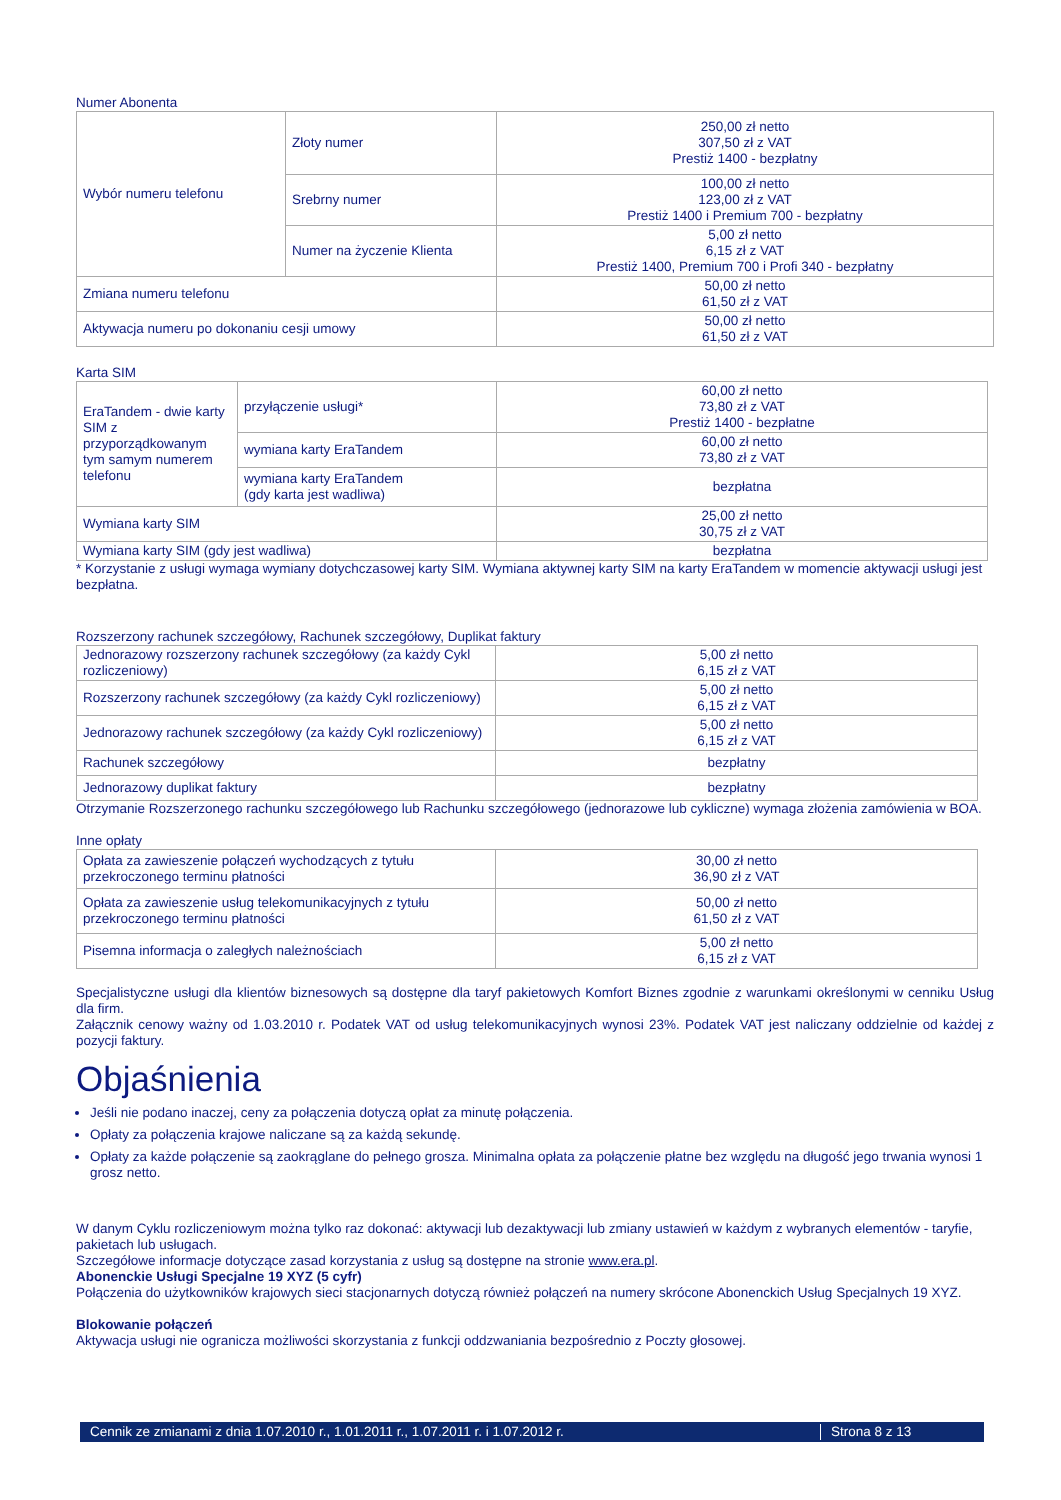Numer Abonenta
| Wybór numeru telefonu | Złoty numer | 250,00 zł netto 307,50 zł z VAT Prestiż 1400 - bezpłatny |
| | Srebrny numer | 100,00 zł netto 123,00 zł z VAT Prestiż 1400 i Premium 700 - bezpłatny |
| | Numer na życzenie Klienta | 5,00 zł netto 6,15 zł z VAT Prestiż 1400, Premium 700 i Profi 340 - bezpłatny |
| Zmiana numeru telefonu | | 50,00 zł netto 61,50 zł z VAT |
| Aktywacja numeru po dokonaniu cesji umowy | | 50,00 zł netto 61,50 zł z VAT |
Karta SIM
| EraTandem - dwie karty SIM z przyporządkowanym tym samym numerem telefonu | przyłączenie usługi* | 60,00 zł netto 73,80 zł z VAT Prestiż 1400 - bezpłatne |
| | wymiana karty EraTandem | 60,00 zł netto 73,80 zł z VAT |
| | wymiana karty EraTandem (gdy karta jest wadliwa) | bezpłatna |
| Wymiana karty SIM | | 25,00 zł netto 30,75 zł z VAT |
| Wymiana karty SIM (gdy jest wadliwa) | | bezpłatna |
* Korzystanie z usługi wymaga wymiany dotychczasowej karty SIM. Wymiana aktywnej karty SIM na karty EraTandem w momencie aktywacji usługi jest bezpłatna.
Rozszerzony rachunek szczegółowy, Rachunek szczegółowy, Duplikat faktury
| Jednorazowy rozszerzony rachunek szczegółowy (za każdy Cykl rozliczeniowy) | 5,00 zł netto 6,15 zł z VAT |
| Rozszerzony rachunek szczegółowy (za każdy Cykl rozliczeniowy) | 5,00 zł netto 6,15 zł z VAT |
| Jednorazowy rachunek szczegółowy (za każdy Cykl rozliczeniowy) | 5,00 zł netto 6,15 zł z VAT |
| Rachunek szczegółowy | bezpłatny |
| Jednorazowy duplikat faktury | bezpłatny |
Otrzymanie Rozszerzonego rachunku szczegółowego lub Rachunku szczegółowego (jednorazowe lub cykliczne) wymaga złożenia zamówienia w BOA.
Inne opłaty
| Opłata za zawieszenie połączeń wychodzących z tytułu przekroczonego terminu płatności | 30,00 zł netto 36,90 zł z VAT |
| Opłata za zawieszenie usług telekomunikacyjnych z tytułu przekroczonego terminu płatności | 50,00 zł netto 61,50 zł z VAT |
| Pisemna informacja o zaległych należnościach | 5,00 zł netto 6,15 zł z VAT |
Specjalistyczne usługi dla klientów biznesowych są dostępne dla taryf pakietowych Komfort Biznes zgodnie z warunkami określonymi w cenniku Usług dla firm.
Załącznik cenowy ważny od 1.03.2010 r. Podatek VAT od usług telekomunikacyjnych wynosi 23%. Podatek VAT jest naliczany oddzielnie od każdej z pozycji faktury.
Objaśnienia
Jeśli nie podano inaczej, ceny za połączenia dotyczą opłat za minutę połączenia.
Opłaty za połączenia krajowe naliczane są za każdą sekundę.
Opłaty za każde połączenie są zaokrąglane do pełnego grosza. Minimalna opłata za połączenie płatne bez względu na długość jego trwania wynosi 1 grosz netto.
W danym Cyklu rozliczeniowym można tylko raz dokonać: aktywacji lub dezaktywacji lub zmiany ustawień w każdym z wybranych elementów - taryfie, pakietach lub usługach.
Szczegółowe informacje dotyczące zasad korzystania z usług są dostępne na stronie www.era.pl.
Abonenckie Usługi Specjalne 19 XYZ (5 cyfr)
Połączenia do użytkowników krajowych sieci stacjonarnych dotyczą również połączeń na numery skrócone Abonenckich Usług Specjalnych 19 XYZ.
Blokowanie połączeń
Aktywacja usługi nie ogranicza możliwości skorzystania z funkcji oddzwaniania bezpośrednio z Poczty głosowej.
Cennik ze zmianami z dnia 1.07.2010 r., 1.01.2011 r., 1.07.2011 r. i 1.07.2012 r. Strona 8 z 13